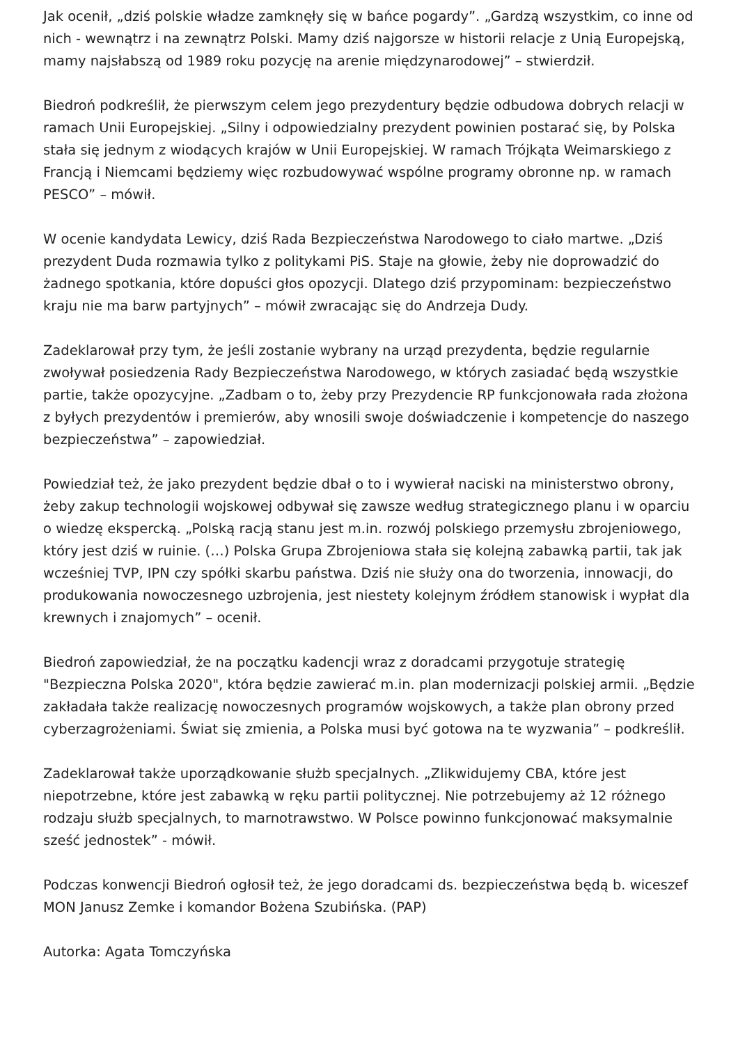Jak ocenił, „dziś polskie władze zamknęły się w bańce pogardy”. „Gardzą wszystkim, co inne od nich - wewnątrz i na zewnątrz Polski. Mamy dziś najgorsze w historii relacje z Unią Europejską, mamy najsłabszą od 1989 roku pozycję na arenie międzynarodowej” – stwierdził.
Biedroń podkreślił, że pierwszym celem jego prezydentury będzie odbudowa dobrych relacji w ramach Unii Europejskiej. „Silny i odpowiedzialny prezydent powinien postarać się, by Polska stała się jednym z wiodących krajów w Unii Europejskiej. W ramach Trójkąta Weimarskiego z Francją i Niemcami będziemy więc rozbudowywać wspólne programy obronne np. w ramach PESCO” – mówił.
W ocenie kandydata Lewicy, dziś Rada Bezpieczeństwa Narodowego to ciało martwe. „Dziś prezydent Duda rozmawia tylko z politykami PiS. Staje na głowie, żeby nie doprowadzić do żadnego spotkania, które dopuści głos opozycji. Dlatego dziś przypominam: bezpieczeństwo kraju nie ma barw partyjnych” – mówił zwracając się do Andrzeja Dudy.
Zadeklarował przy tym, że jeśli zostanie wybrany na urząd prezydenta, będzie regularnie zwoływał posiedzenia Rady Bezpieczeństwa Narodowego, w których zasiadać będą wszystkie partie, także opozycyjne. „Zadbam o to, żeby przy Prezydencie RP funkcjonowała rada złożona z byłych prezydentów i premierów, aby wnosili swoje doświadczenie i kompetencje do naszego bezpieczeństwa” – zapowiedział.
Powiedział też, że jako prezydent będzie dbał o to i wywierał naciski na ministerstwo obrony, żeby zakup technologii wojskowej odbywał się zawsze według strategicznego planu i w oparciu o wiedzę ekspercką. „Polską racją stanu jest m.in. rozwój polskiego przemysłu zbrojeniowego, który jest dziś w ruinie. (…) Polska Grupa Zbrojeniowa stała się kolejną zabawką partii, tak jak wcześniej TVP, IPN czy spółki skarbu państwa. Dziś nie służy ona do tworzenia, innowacji, do produkowania nowoczesnego uzbrojenia, jest niestety kolejnym źródłem stanowisk i wypłat dla krewnych i znajomych” – ocenił.
Biedroń zapowiedział, że na początku kadencji wraz z doradcami przygotuje strategię "Bezpieczna Polska 2020", która będzie zawierać m.in. plan modernizacji polskiej armii. „Będzie zakładała także realizację nowoczesnych programów wojskowych, a także plan obrony przed cyberzagrożeniami. Świat się zmienia, a Polska musi być gotowa na te wyzwania” – podkreślił.
Zadeklarował także uporządkowanie służb specjalnych. „Zlikwidujemy CBA, które jest niepotrzebne, które jest zabawką w ręku partii politycznej. Nie potrzebujemy aż 12 różnego rodzaju służb specjalnych, to marnotrawstwo. W Polsce powinno funkcjonować maksymalnie sześć jednostek” - mówił.
Podczas konwencji Biedroń ogłosił też, że jego doradcami ds. bezpieczeństwa będą b. wiceszef MON Janusz Zemke i komandor Bożena Szubińska. (PAP)
Autorka: Agata Tomczyńska